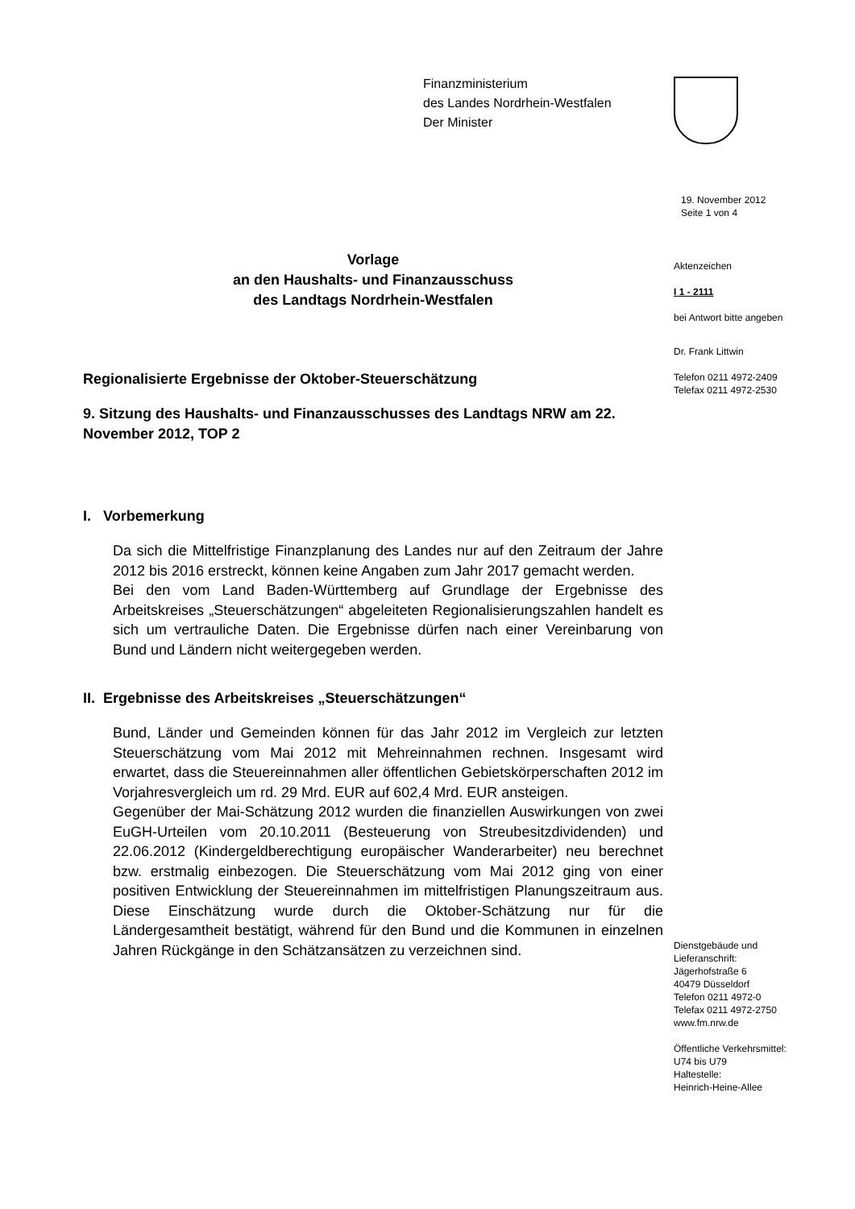Finanzministerium
des Landes Nordrhein-Westfalen
Der Minister
19. November 2012
Seite 1 von 4
Aktenzeichen
I 1 - 2111
bei Antwort bitte angeben
Dr. Frank Littwin
Telefon 0211 4972-2409
Telefax 0211 4972-2530
Dienstgebäude und
Lieferanschrift:
Jägerhofstraße 6
40479 Düsseldorf
Telefon 0211 4972-0
Telefax 0211 4972-2750
www.fm.nrw.de
Öffentliche Verkehrsmittel:
U74 bis U79
Haltestelle:
Heinrich-Heine-Allee
Vorlage
an den Haushalts- und Finanzausschuss
des Landtags Nordrhein-Westfalen
Regionalisierte Ergebnisse der Oktober-Steuerschätzung
9. Sitzung des Haushalts- und Finanzausschusses des Landtags NRW am 22. November 2012, TOP 2
I. Vorbemerkung
Da sich die Mittelfristige Finanzplanung des Landes nur auf den Zeitraum der Jahre 2012 bis 2016 erstreckt, können keine Angaben zum Jahr 2017 gemacht werden.
Bei den vom Land Baden-Württemberg auf Grundlage der Ergebnisse des Arbeitskreises „Steuerschätzungen“ abgeleiteten Regionalisierungszahlen handelt es sich um vertrauliche Daten. Die Ergebnisse dürfen nach einer Vereinbarung von Bund und Ländern nicht weitergegeben werden.
II. Ergebnisse des Arbeitskreises „Steuerschätzungen“
Bund, Länder und Gemeinden können für das Jahr 2012 im Vergleich zur letzten Steuerschätzung vom Mai 2012 mit Mehreinnahmen rechnen. Insgesamt wird erwartet, dass die Steuereinnahmen aller öffentlichen Gebietskörperschaften 2012 im Vorjahresvergleich um rd. 29 Mrd. EUR auf 602,4 Mrd. EUR ansteigen.
Gegenüber der Mai-Schätzung 2012 wurden die finanziellen Auswirkungen von zwei EuGH-Urteilen vom 20.10.2011 (Besteuerung von Streubesitzdividenden) und 22.06.2012 (Kindergeldberechtigung europäischer Wanderarbeiter) neu berechnet bzw. erstmalig einbezogen. Die Steuerschätzung vom Mai 2012 ging von einer positiven Entwicklung der Steuereinnahmen im mittelfristigen Planungszeitraum aus. Diese Einschätzung wurde durch die Oktober-Schätzung nur für die Ländergesamtheit bestätigt, während für den Bund und die Kommunen in einzelnen Jahren Rückgänge in den Schätzansätzen zu verzeichnen sind.